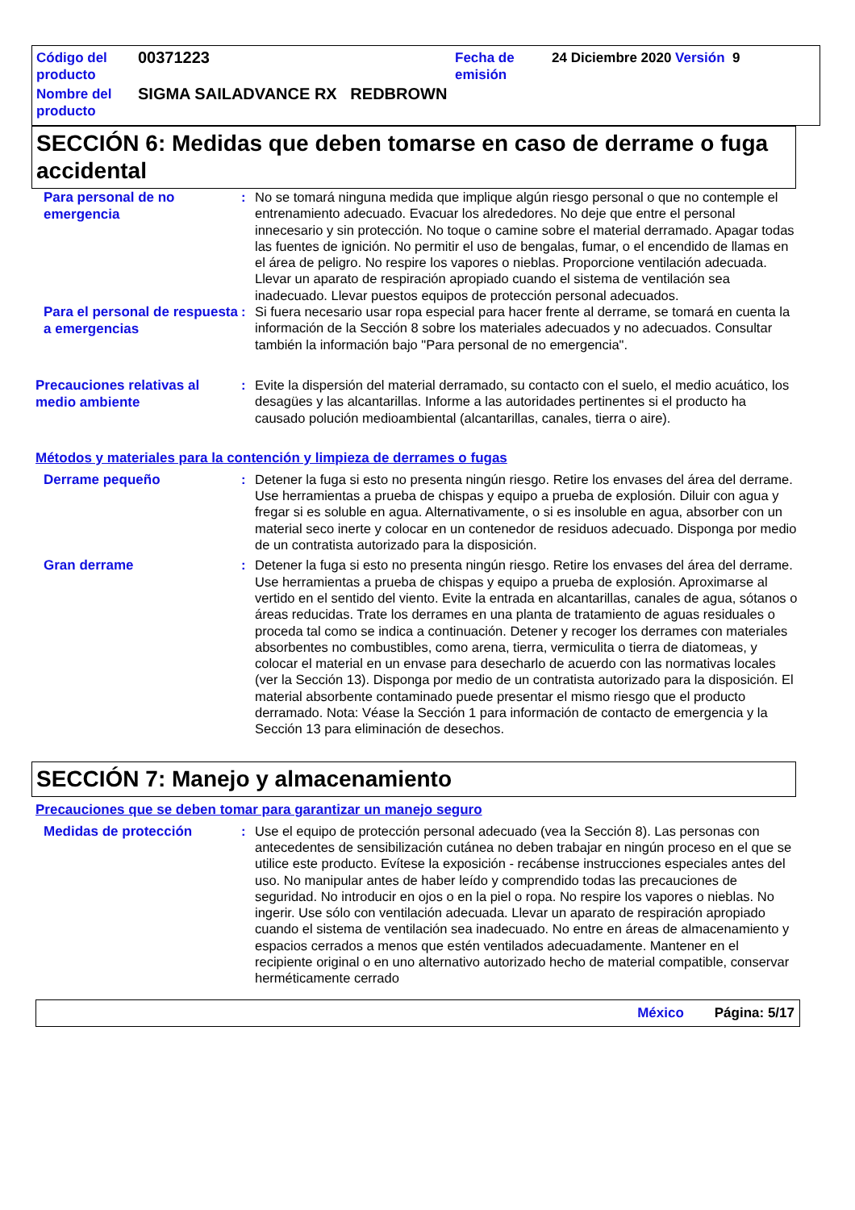| Código del producto | 00371223 | Fecha de emisión | 24 Diciembre 2020 Versión 9 |
| Nombre del producto | SIGMA SAILADVANCE RX REDBROWN | | |
SECCIÓN 6: Medidas que deben tomarse en caso de derrame o fuga accidental
Para personal de no emergencia
: No se tomará ninguna medida que implique algún riesgo personal o que no contemple el entrenamiento adecuado. Evacuar los alrededores. No deje que entre el personal innecesario y sin protección. No toque o camine sobre el material derramado. Apagar todas las fuentes de ignición. No permitir el uso de bengalas, fumar, o el encendido de llamas en el área de peligro. No respire los vapores o nieblas. Proporcione ventilación adecuada. Llevar un aparato de respiración apropiado cuando el sistema de ventilación sea inadecuado. Llevar puestos equipos de protección personal adecuados.
Para el personal de respuesta a emergencias
: Si fuera necesario usar ropa especial para hacer frente al derrame, se tomará en cuenta la información de la Sección 8 sobre los materiales adecuados y no adecuados. Consultar también la información bajo "Para personal de no emergencia".
Precauciones relativas al medio ambiente
: Evite la dispersión del material derramado, su contacto con el suelo, el medio acuático, los desagües y las alcantarillas. Informe a las autoridades pertinentes si el producto ha causado polución medioambiental (alcantarillas, canales, tierra o aire).
Métodos y materiales para la contención y limpieza de derrames o fugas
Derrame pequeño
: Detener la fuga si esto no presenta ningún riesgo. Retire los envases del área del derrame. Use herramientas a prueba de chispas y equipo a prueba de explosión. Diluir con agua y fregar si es soluble en agua. Alternativamente, o si es insoluble en agua, absorber con un material seco inerte y colocar en un contenedor de residuos adecuado. Disponga por medio de un contratista autorizado para la disposición.
Gran derrame
: Detener la fuga si esto no presenta ningún riesgo. Retire los envases del área del derrame. Use herramientas a prueba de chispas y equipo a prueba de explosión. Aproximarse al vertido en el sentido del viento. Evite la entrada en alcantarillas, canales de agua, sótanos o áreas reducidas. Trate los derrames en una planta de tratamiento de aguas residuales o proceda tal como se indica a continuación. Detener y recoger los derrames con materiales absorbentes no combustibles, como arena, tierra, vermiculita o tierra de diatomeas, y colocar el material en un envase para desecharlo de acuerdo con las normativas locales (ver la Sección 13). Disponga por medio de un contratista autorizado para la disposición. El material absorbente contaminado puede presentar el mismo riesgo que el producto derramado. Nota: Véase la Sección 1 para información de contacto de emergencia y la Sección 13 para eliminación de desechos.
SECCIÓN 7: Manejo y almacenamiento
Precauciones que se deben tomar para garantizar un manejo seguro
Medidas de protección
: Use el equipo de protección personal adecuado (vea la Sección 8). Las personas con antecedentes de sensibilización cutánea no deben trabajar en ningún proceso en el que se utilice este producto. Evítese la exposición - recábense instrucciones especiales antes del uso. No manipular antes de haber leído y comprendido todas las precauciones de seguridad. No introducir en ojos o en la piel o ropa. No respire los vapores o nieblas. No ingerir. Use sólo con ventilación adecuada. Llevar un aparato de respiración apropiado cuando el sistema de ventilación sea inadecuado. No entre en áreas de almacenamiento y espacios cerrados a menos que estén ventilados adecuadamente. Mantener en el recipiente original o en uno alternativo autorizado hecho de material compatible, conservar herméticamente cerrado
México Página: 5/17